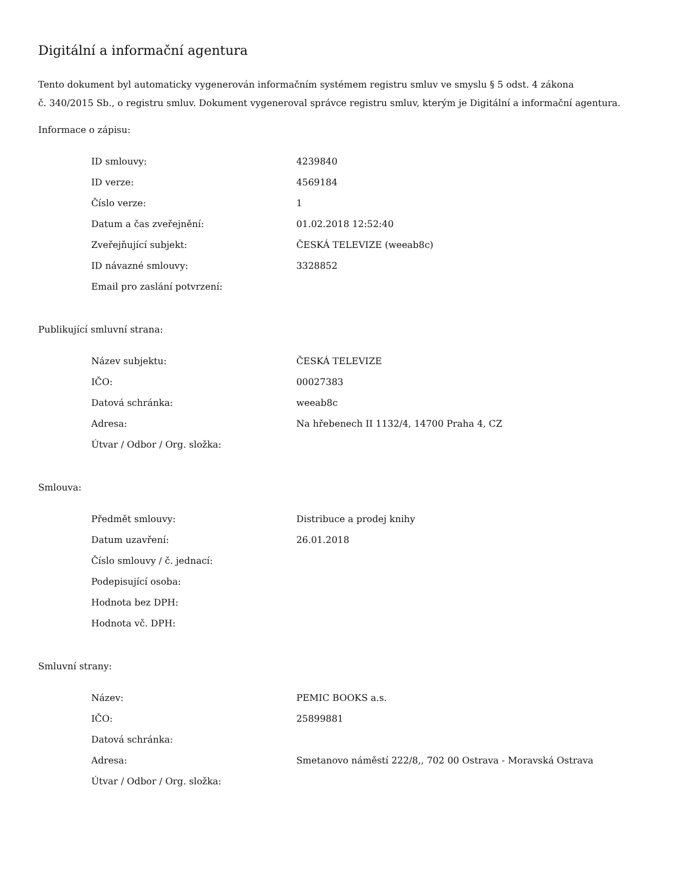Digitální a informační agentura
Tento dokument byl automaticky vygenerován informačním systémem registru smluv ve smyslu § 5 odst. 4 zákona
č. 340/2015 Sb., o registru smluv. Dokument vygeneroval správce registru smluv, kterým je Digitální a informační agentura.
Informace o zápisu:
| ID smlouvy: | 4239840 |
| ID verze: | 4569184 |
| Číslo verze: | 1 |
| Datum a čas zveřejnění: | 01.02.2018 12:52:40 |
| Zveřejňující subjekt: | ČESKÁ TELEVIZE (weeab8c) |
| ID návazné smlouvy: | 3328852 |
| Email pro zaslání potvrzení: | |
Publikující smluvní strana:
| Název subjektu: | ČESKÁ TELEVIZE |
| IČO: | 00027383 |
| Datová schránka: | weeab8c |
| Adresa: | Na hřebenech II 1132/4, 14700 Praha 4, CZ |
| Útvar / Odbor / Org. složka: | |
Smlouva:
| Předmět smlouvy: | Distribuce a prodej knihy |
| Datum uzavření: | 26.01.2018 |
| Číslo smlouvy / č. jednací: | |
| Podepisující osoba: | |
| Hodnota bez DPH: | |
| Hodnota vč. DPH: | |
Smluvní strany:
| Název: | PEMIC BOOKS a.s. |
| IČO: | 25899881 |
| Datová schránka: | |
| Adresa: | Smetanovo náměstí 222/8,, 702 00 Ostrava - Moravská Ostrava |
| Útvar / Odbor / Org. složka: | |